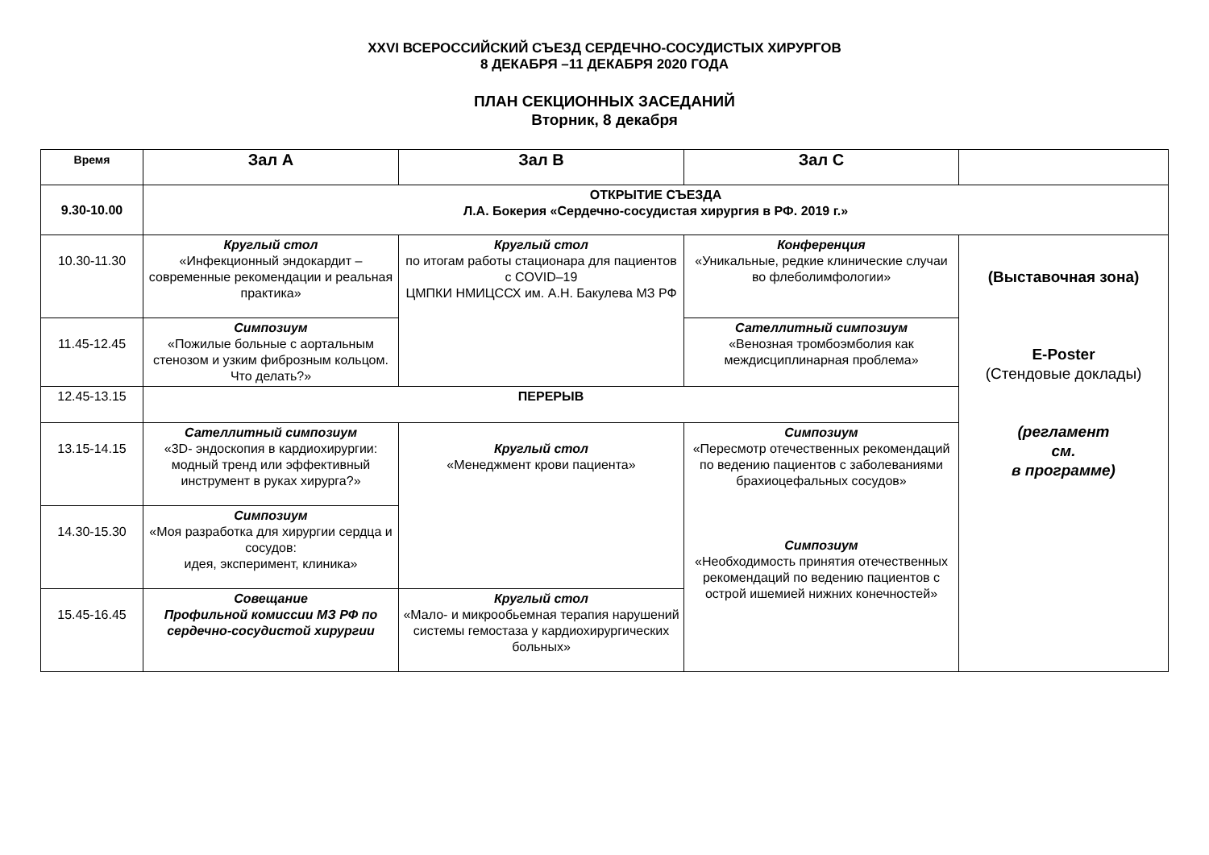XXVI ВСЕРОССИЙСКИЙ СЪЕЗД СЕРДЕЧНО-СОСУДИСТЫХ ХИРУРГОВ
8 ДЕКАБРЯ –11 ДЕКАБРЯ 2020 ГОДА
ПЛАН СЕКЦИОННЫХ ЗАСЕДАНИЙ
Вторник, 8 декабря
| Время | Зал А | Зал В | Зал С | |
| --- | --- | --- | --- | --- |
| 9.30-10.00 | ОТКРЫТИЕ СЪЕЗДА Л.А. Бокерия «Сердечно-сосудистая хирургия в РФ. 2019 г.» | | | |
| 10.30-11.30 | Круглый стол «Инфекционный эндокардит – современные рекомендации и реальная практика» | Круглый стол по итогам работы стационара для пациентов с COVID–19 ЦМПКИ НМИЦССХ им. А.Н. Бакулева МЗ РФ | Конференция «Уникальные, редкие клинические случаи во флеболимфологии» | (Выставочная зона) E-Poster (Стендовые доклады) (регламент см. в программе) |
| 11.45-12.45 | Симпозиум «Пожилые больные с аортальным стенозом и узким фиброзным кольцом. Что делать?» | | Сателлитный симпозиум «Венозная тромбоэмболия как междисциплинарная проблема» | |
| 12.45-13.15 | ПЕРЕРЫВ | | | |
| 13.15-14.15 | Сателлитный симпозиум «3D- эндоскопия в кардиохирургии: модный тренд или эффективный инструмент в руках хирурга?» | Круглый стол «Менеджмент крови пациента» | Симпозиум «Пересмотр отечественных рекомендаций по ведению пациентов с заболеваниями брахиоцефальных сосудов» Симпозиум «Необходимость принятия отечественных рекомендаций по ведению пациентов с острой ишемией нижних конечностей» | |
| 14.30-15.30 | Симпозиум «Моя разработка для хирургии сердца и сосудов: идея, эксперимент, клиника» | | | |
| 15.45-16.45 | Совещание Профильной комиссии МЗ РФ по сердечно-сосудистой хирургии | Круглый стол «Мало- и микрообьемная терапия нарушений системы гемостаза у кардиохирургических больных» | | |